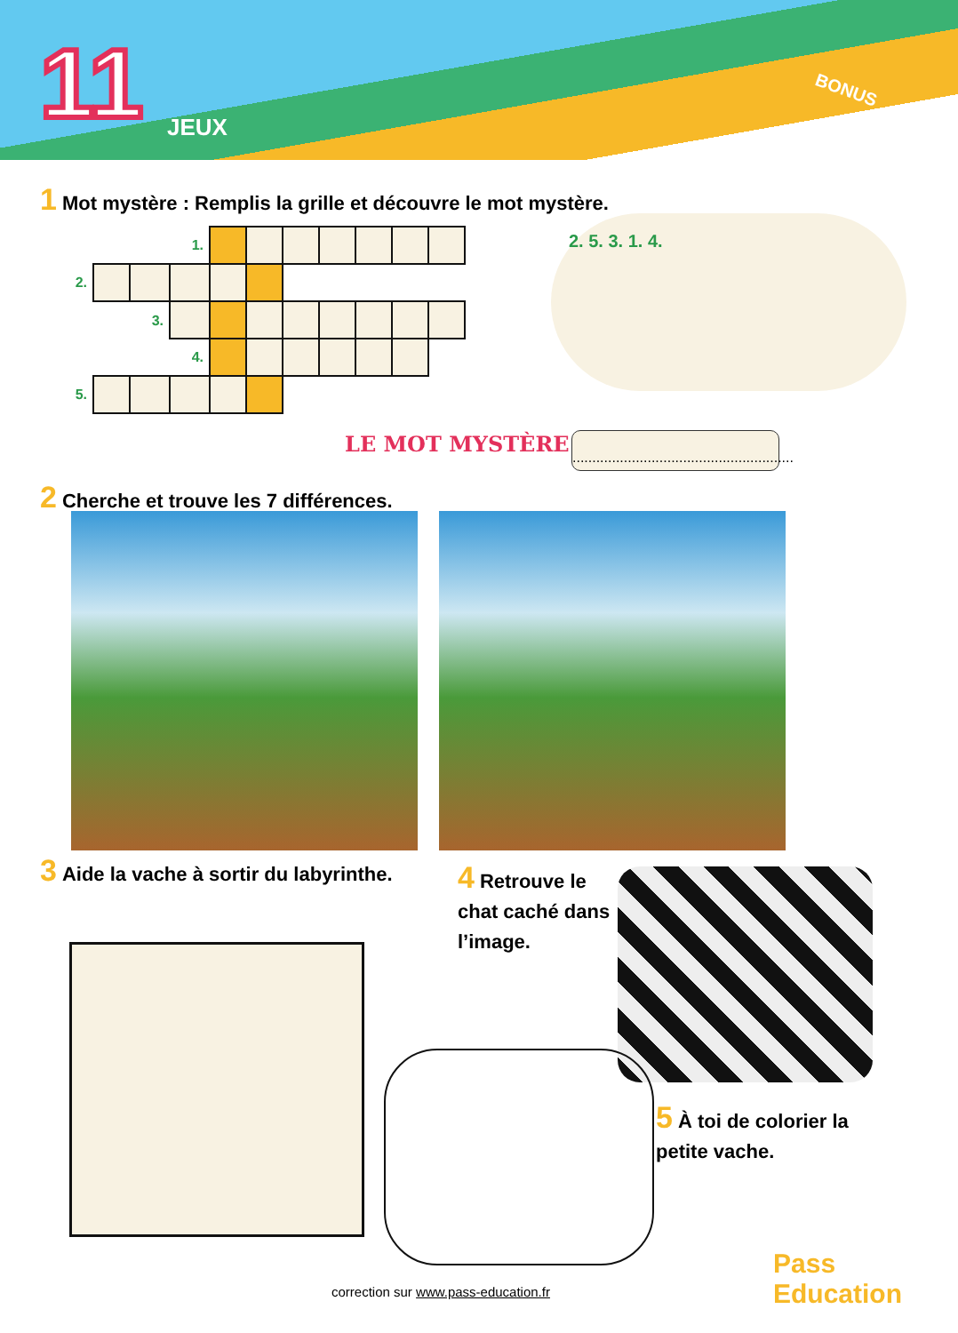11 JEUX
BONUS
1 Mot mystère : Remplis la grille et découvre le mot mystère.
| | | | 1. | | | | | | | |
| 2. | | | | | | | | | | |
| | | 3. | | | | | | | | |
| | | | 4. | | | | | | | |
| 5. | | | | | | | | | | |
2. 5. 3. 1. 4.
LE MOT MYSTÈRE :
........................................................
2 Cherche et trouve les 7 différences.
3 Aide la vache à sortir du labyrinthe.
4 Retrouve le chat caché dans l’image.
5 À toi de colorier la petite vache.
Pass Education
correction sur www.pass-education.fr